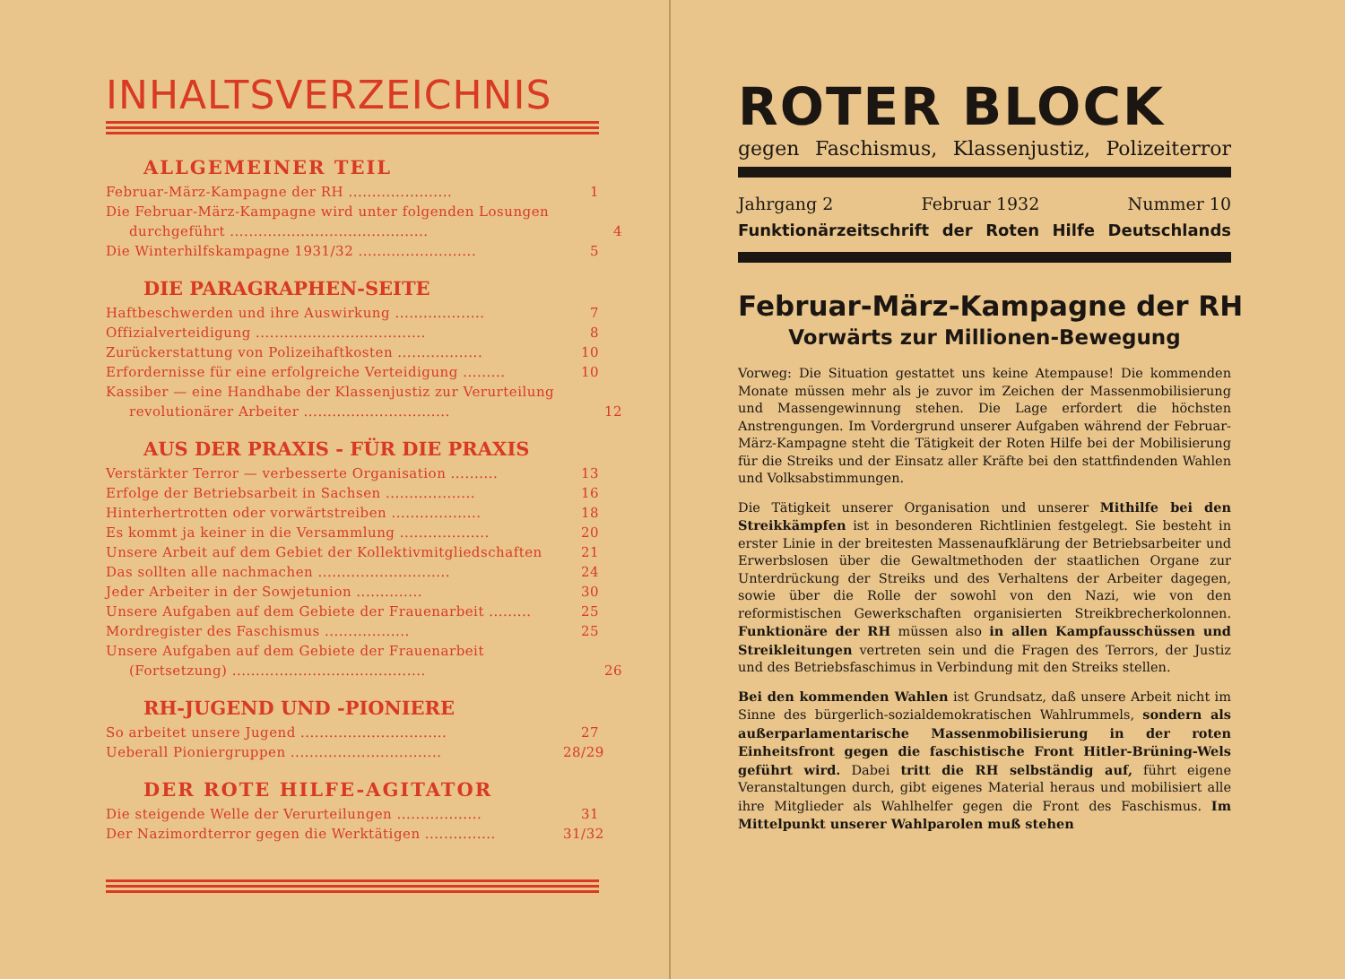INHALTSVERZEICHNIS
ALLGEMEINER TEIL
Februar-März-Kampagne der RH ...................... 1
Die Februar-März-Kampagne wird unter folgenden Losungen
durchgeführt .......................................... 4
Die Winterhilfskampagne 1931/32 ......................... 5
DIE PARAGRAPHEN-SEITE
Haftbeschwerden und ihre Auswirkung ................... 7
Offizialverteidigung .................................... 8
Zurückerstattung von Polizeihaftkosten .................. 10
Erfordernisse für eine erfolgreiche Verteidigung ......... 10
Kassiber — eine Handhabe der Klassenjustiz zur Verurteilung
revolutionärer Arbeiter ............................... 12
AUS DER PRAXIS - FÜR DIE PRAXIS
Verstärkter Terror — verbesserte Organisation .......... 13
Erfolge der Betriebsarbeit in Sachsen ................... 16
Hinterhertrotten oder vorwärtstreiben ................... 18
Es kommt ja keiner in die Versammlung ................... 20
Unsere Arbeit auf dem Gebiet der Kollektivmitgliedschaften 21
Das sollten alle nachmachen ............................ 24
Jeder Arbeiter in der Sowjetunion .............. 30
Unsere Aufgaben auf dem Gebiete der Frauenarbeit ......... 25
Mordregister des Faschismus .................. 25
Unsere Aufgaben auf dem Gebiete der Frauenarbeit
(Fortsetzung) ......................................... 26
RH-JUGEND UND -PIONIERE
So arbeitet unsere Jugend ............................... 27
Ueberall Pioniergruppen ................................ 28/29
DER ROTE HILFE-AGITATOR
Die steigende Welle der Verurteilungen .................. 31
Der Nazimordterror gegen die Werktätigen ............... 31/32
ROTER BLOCK
gegen Faschismus, Klassenjustiz, Polizeiterror
Jahrgang 2 Februar 1932 Nummer 10
Funktionärzeitschrift der Roten Hilfe Deutschlands
Februar-März-Kampagne der RH
Vorwärts zur Millionen-Bewegung
Vorweg: Die Situation gestattet uns keine Atempause! Die kommenden Monate müssen mehr als je zuvor im Zeichen der Massenmobilisierung und Massengewinnung stehen. Die Lage erfordert die höchsten Anstrengungen. Im Vordergrund unserer Aufgaben während der Februar-März-Kampagne steht die Tätigkeit der Roten Hilfe bei der Mobilisierung für die Streiks und der Einsatz aller Kräfte bei den stattfindenden Wahlen und Volksabstimmungen.
Die Tätigkeit unserer Organisation und unserer Mithilfe bei den Streikkämpfen ist in besonderen Richtlinien festgelegt. Sie besteht in erster Linie in der breitesten Massenaufklärung der Betriebsarbeiter und Erwerbslosen über die Gewaltmethoden der staatlichen Organe zur Unterdrückung der Streiks und des Verhaltens der Arbeiter dagegen, sowie über die Rolle der sowohl von den Nazi, wie von den reformistischen Gewerkschaften organisierten Streikbrecherkolonnen. Funktionäre der RH müssen also in allen Kampfausschüssen und Streikleitungen vertreten sein und die Fragen des Terrors, der Justiz und des Betriebsfaschimus in Verbindung mit den Streiks stellen.
Bei den kommenden Wahlen ist Grundsatz, daß unsere Arbeit nicht im Sinne des bürgerlich-sozialdemokratischen Wahlrummels, sondern als außerparlamentarische Massenmobilisierung in der roten Einheitsfront gegen die faschistische Front Hitler-Brüning-Wels geführt wird. Dabei tritt die RH selbständig auf, führt eigene Veranstaltungen durch, gibt eigenes Material heraus und mobilisiert alle ihre Mitglieder als Wahlhelfer gegen die Front des Faschismus. Im Mittelpunkt unserer Wahlparolen muß stehen